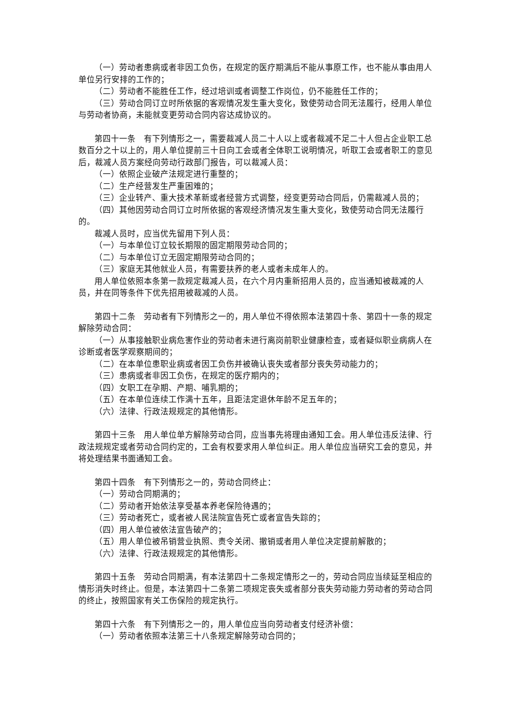（一）劳动者患病或者非因工负伤，在规定的医疗期满后不能从事原工作，也不能从事由用人单位另行安排的工作的；
（二）劳动者不能胜任工作，经过培训或者调整工作岗位，仍不能胜任工作的；
（三）劳动合同订立时所依据的客观情况发生重大变化，致使劳动合同无法履行，经用人单位与劳动者协商，未能就变更劳动合同内容达成协议的。
第四十一条　有下列情形之一，需要裁减人员二十人以上或者裁减不足二十人但占企业职工总数百分之十以上的，用人单位提前三十日向工会或者全体职工说明情况，听取工会或者职工的意见后，裁减人员方案经向劳动行政部门报告，可以裁减人员：
（一）依照企业破产法规定进行重整的；
（二）生产经营发生严重困难的；
（三）企业转产、重大技术革新或者经营方式调整，经变更劳动合同后，仍需裁减人员的；
（四）其他因劳动合同订立时所依据的客观经济情况发生重大变化，致使劳动合同无法履行的。
裁减人员时，应当优先留用下列人员：
（一）与本单位订立较长期限的固定期限劳动合同的；
（二）与本单位订立无固定期限劳动合同的；
（三）家庭无其他就业人员，有需要扶养的老人或者未成年人的。
用人单位依照本条第一款规定裁减人员，在六个月内重新招用人员的，应当通知被裁减的人员，并在同等条件下优先招用被裁减的人员。
第四十二条　劳动者有下列情形之一的，用人单位不得依照本法第四十条、第四十一条的规定解除劳动合同：
（一）从事接触职业病危害作业的劳动者未进行离岗前职业健康检查，或者疑似职业病病人在诊断或者医学观察期间的；
（二）在本单位患职业病或者因工负伤并被确认丧失或者部分丧失劳动能力的；
（三）患病或者非因工负伤，在规定的医疗期内的；
（四）女职工在孕期、产期、哺乳期的；
（五）在本单位连续工作满十五年，且距法定退休年龄不足五年的；
（六）法律、行政法规规定的其他情形。
第四十三条　用人单位单方解除劳动合同，应当事先将理由通知工会。用人单位违反法律、行政法规规定或者劳动合同约定的，工会有权要求用人单位纠正。用人单位应当研究工会的意见，并将处理结果书面通知工会。
第四十四条　有下列情形之一的，劳动合同终止：
（一）劳动合同期满的；
（二）劳动者开始依法享受基本养老保险待遇的；
（三）劳动者死亡，或者被人民法院宣告死亡或者宣告失踪的；
（四）用人单位被依法宣告破产的；
（五）用人单位被吊销营业执照、责令关闭、撤销或者用人单位决定提前解散的；
（六）法律、行政法规规定的其他情形。
第四十五条　劳动合同期满，有本法第四十二条规定情形之一的，劳动合同应当续延至相应的情形消失时终止。但是，本法第四十二条第二项规定丧失或者部分丧失劳动能力劳动者的劳动合同的终止，按照国家有关工伤保险的规定执行。
第四十六条　有下列情形之一的，用人单位应当向劳动者支付经济补偿：
（一）劳动者依照本法第三十八条规定解除劳动合同的；